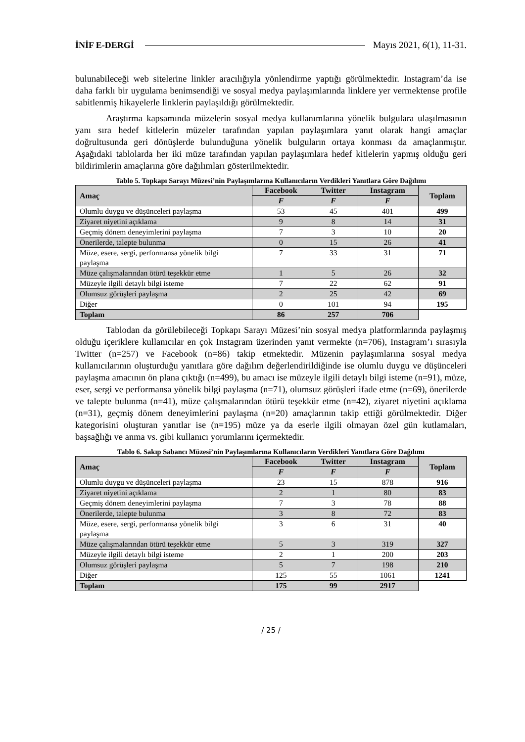İNİF E-DERGİ Mayıs 2021, 6(1), 11-31.
bulunabileceği web sitelerine linkler aracılığıyla yönlendirme yaptığı görülmektedir. Instagram’da ise daha farklı bir uygulama benimsendiği ve sosyal medya paylaşımlarında linklere yer vermektense profile sabitlenmiş hikayelerle linklerin paylaşıldığı görülmektedir.
Araştırma kapsamında müzelerin sosyal medya kullanımlarına yönelik bulgulara ulaşılmasının yanı sıra hedef kitlelerin müzeler tarafından yapılan paylaşımlara yanıt olarak hangi amaçlar doğrultusunda geri dönüşlerde bulunduğuna yönelik bulguların ortaya konması da amaçlanmıştır. Aşağıdaki tablolarda her iki müze tarafından yapılan paylaşımlara hedef kitlelerin yapmış olduğu geri bildirimlerin amaçlarına göre dağılımları gösterilmektedir.
Tablo 5. Topkapı Sarayı Müzesi’nin Paylaşımlarına Kullanıcıların Verdikleri Yanıtlara Göre Dağılımı
| Amaç | Facebook | Twitter | Instagram | Toplam |
| --- | --- | --- | --- | --- |
| | F | F | F | |
| Olumlu duygu ve düşünceleri paylaşma | 53 | 45 | 401 | 499 |
| Ziyaret niyetini açıklama | 9 | 8 | 14 | 31 |
| Geçmiş dönem deneyimlerini paylaşma | 7 | 3 | 10 | 20 |
| Önerilerde, talepte bulunma | 0 | 15 | 26 | 41 |
| Müze, esere, sergi, performansa yönelik bilgi paylaşma | 7 | 33 | 31 | 71 |
| Müze çalışmalarından ötürü teşekkür etme | 1 | 5 | 26 | 32 |
| Müzeyle ilgili detaylı bilgi isteme | 7 | 22 | 62 | 91 |
| Olumsuz görüşleri paylaşma | 2 | 25 | 42 | 69 |
| Diğer | 0 | 101 | 94 | 195 |
| Toplam | 86 | 257 | 706 | |
Tablodan da görülebileceği Topkapı Sarayı Müzesi’nin sosyal medya platformlarında paylaşmış olduğu içeriklere kullanıcılar en çok Instagram üzerinden yanıt vermekte (n=706), Instagram’ı sırasıyla Twitter (n=257) ve Facebook (n=86) takip etmektedir. Müzenin paylaşımlarına sosyal medya kullanıcılarının oluşturduğu yanıtlara göre dağılım değerlendirildiğinde ise olumlu duygu ve düşünceleri paylaşma amacının ön plana çıktığı (n=499), bu amacı ise müzeyle ilgili detaylı bilgi isteme (n=91), müze, eser, sergi ve performansa yönelik bilgi paylaşma (n=71), olumsuz görüşleri ifade etme (n=69), önerilerde ve talepte bulunma (n=41), müze çalışmalarından ötürü teşekkür etme (n=42), ziyaret niyetini açıklama (n=31), geçmiş dönem deneyimlerini paylaşma (n=20) amaçlarının takip ettiği görülmektedir. Diğer kategorisini oluşturan yanıtlar ise (n=195) müze ya da eserle ilgili olmayan özel gün kutlamaları, başsağlığı ve anma vs. gibi kullanıcı yorumlarını içermektedir.
Tablo 6. Sakıp Sabancı Müzesi’nin Paylaşımlarına Kullanıcıların Verdikleri Yanıtlara Göre Dağılımı
| Amaç | Facebook | Twitter | Instagram | Toplam |
| --- | --- | --- | --- | --- |
| | F | F | F | |
| Olumlu duygu ve düşünceleri paylaşma | 23 | 15 | 878 | 916 |
| Ziyaret niyetini açıklama | 2 | 1 | 80 | 83 |
| Geçmiş dönem deneyimlerini paylaşma | 7 | 3 | 78 | 88 |
| Önerilerde, talepte bulunma | 3 | 8 | 72 | 83 |
| Müze, esere, sergi, performansa yönelik bilgi paylaşma | 3 | 6 | 31 | 40 |
| Müze çalışmalarından ötürü teşekkür etme | 5 | 3 | 319 | 327 |
| Müzeyle ilgili detaylı bilgi isteme | 2 | 1 | 200 | 203 |
| Olumsuz görüşleri paylaşma | 5 | 7 | 198 | 210 |
| Diğer | 125 | 55 | 1061 | 1241 |
| Toplam | 175 | 99 | 2917 | |
/ 25 /